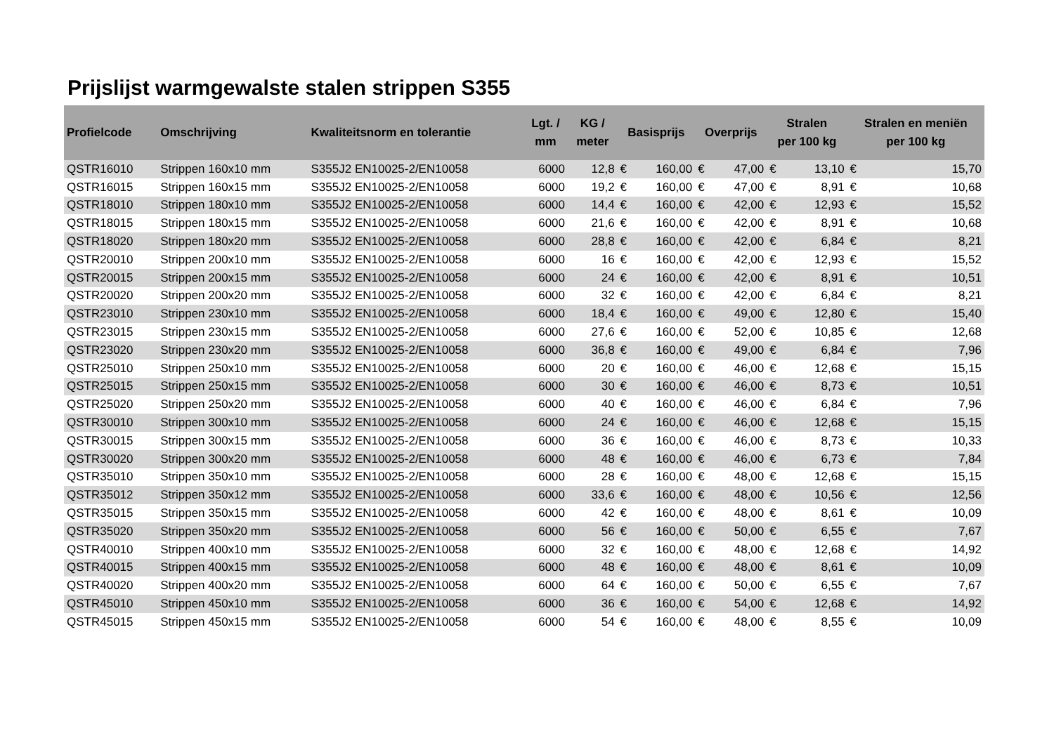Prijslijst warmgewalste stalen strippen S355
| Profielcode | Omschrijving | Kwaliteitsnorm en tolerantie | Lgt. / mm | KG / meter | Basisprijs | | Overprijs | | Stralen per 100 kg | | Stralen en meniën per 100 kg | |
| --- | --- | --- | --- | --- | --- | --- | --- | --- | --- | --- | --- | --- |
| QSTR16010 | Strippen 160x10 mm | S355J2 EN10025-2/EN10058 | 6000 | 12,8 | € | 160,00 | € | 47,00 | € | 13,10 | € | 15,70 |
| QSTR16015 | Strippen 160x15 mm | S355J2 EN10025-2/EN10058 | 6000 | 19,2 | € | 160,00 | € | 47,00 | € | 8,91 | € | 10,68 |
| QSTR18010 | Strippen 180x10 mm | S355J2 EN10025-2/EN10058 | 6000 | 14,4 | € | 160,00 | € | 42,00 | € | 12,93 | € | 15,52 |
| QSTR18015 | Strippen 180x15 mm | S355J2 EN10025-2/EN10058 | 6000 | 21,6 | € | 160,00 | € | 42,00 | € | 8,91 | € | 10,68 |
| QSTR18020 | Strippen 180x20 mm | S355J2 EN10025-2/EN10058 | 6000 | 28,8 | € | 160,00 | € | 42,00 | € | 6,84 | € | 8,21 |
| QSTR20010 | Strippen 200x10 mm | S355J2 EN10025-2/EN10058 | 6000 | 16 | € | 160,00 | € | 42,00 | € | 12,93 | € | 15,52 |
| QSTR20015 | Strippen 200x15 mm | S355J2 EN10025-2/EN10058 | 6000 | 24 | € | 160,00 | € | 42,00 | € | 8,91 | € | 10,51 |
| QSTR20020 | Strippen 200x20 mm | S355J2 EN10025-2/EN10058 | 6000 | 32 | € | 160,00 | € | 42,00 | € | 6,84 | € | 8,21 |
| QSTR23010 | Strippen 230x10 mm | S355J2 EN10025-2/EN10058 | 6000 | 18,4 | € | 160,00 | € | 49,00 | € | 12,80 | € | 15,40 |
| QSTR23015 | Strippen 230x15 mm | S355J2 EN10025-2/EN10058 | 6000 | 27,6 | € | 160,00 | € | 52,00 | € | 10,85 | € | 12,68 |
| QSTR23020 | Strippen 230x20 mm | S355J2 EN10025-2/EN10058 | 6000 | 36,8 | € | 160,00 | € | 49,00 | € | 6,84 | € | 7,96 |
| QSTR25010 | Strippen 250x10 mm | S355J2 EN10025-2/EN10058 | 6000 | 20 | € | 160,00 | € | 46,00 | € | 12,68 | € | 15,15 |
| QSTR25015 | Strippen 250x15 mm | S355J2 EN10025-2/EN10058 | 6000 | 30 | € | 160,00 | € | 46,00 | € | 8,73 | € | 10,51 |
| QSTR25020 | Strippen 250x20 mm | S355J2 EN10025-2/EN10058 | 6000 | 40 | € | 160,00 | € | 46,00 | € | 6,84 | € | 7,96 |
| QSTR30010 | Strippen 300x10 mm | S355J2 EN10025-2/EN10058 | 6000 | 24 | € | 160,00 | € | 46,00 | € | 12,68 | € | 15,15 |
| QSTR30015 | Strippen 300x15 mm | S355J2 EN10025-2/EN10058 | 6000 | 36 | € | 160,00 | € | 46,00 | € | 8,73 | € | 10,33 |
| QSTR30020 | Strippen 300x20 mm | S355J2 EN10025-2/EN10058 | 6000 | 48 | € | 160,00 | € | 46,00 | € | 6,73 | € | 7,84 |
| QSTR35010 | Strippen 350x10 mm | S355J2 EN10025-2/EN10058 | 6000 | 28 | € | 160,00 | € | 48,00 | € | 12,68 | € | 15,15 |
| QSTR35012 | Strippen 350x12 mm | S355J2 EN10025-2/EN10058 | 6000 | 33,6 | € | 160,00 | € | 48,00 | € | 10,56 | € | 12,56 |
| QSTR35015 | Strippen 350x15 mm | S355J2 EN10025-2/EN10058 | 6000 | 42 | € | 160,00 | € | 48,00 | € | 8,61 | € | 10,09 |
| QSTR35020 | Strippen 350x20 mm | S355J2 EN10025-2/EN10058 | 6000 | 56 | € | 160,00 | € | 50,00 | € | 6,55 | € | 7,67 |
| QSTR40010 | Strippen 400x10 mm | S355J2 EN10025-2/EN10058 | 6000 | 32 | € | 160,00 | € | 48,00 | € | 12,68 | € | 14,92 |
| QSTR40015 | Strippen 400x15 mm | S355J2 EN10025-2/EN10058 | 6000 | 48 | € | 160,00 | € | 48,00 | € | 8,61 | € | 10,09 |
| QSTR40020 | Strippen 400x20 mm | S355J2 EN10025-2/EN10058 | 6000 | 64 | € | 160,00 | € | 50,00 | € | 6,55 | € | 7,67 |
| QSTR45010 | Strippen 450x10 mm | S355J2 EN10025-2/EN10058 | 6000 | 36 | € | 160,00 | € | 54,00 | € | 12,68 | € | 14,92 |
| QSTR45015 | Strippen 450x15 mm | S355J2 EN10025-2/EN10058 | 6000 | 54 | € | 160,00 | € | 48,00 | € | 8,55 | € | 10,09 |